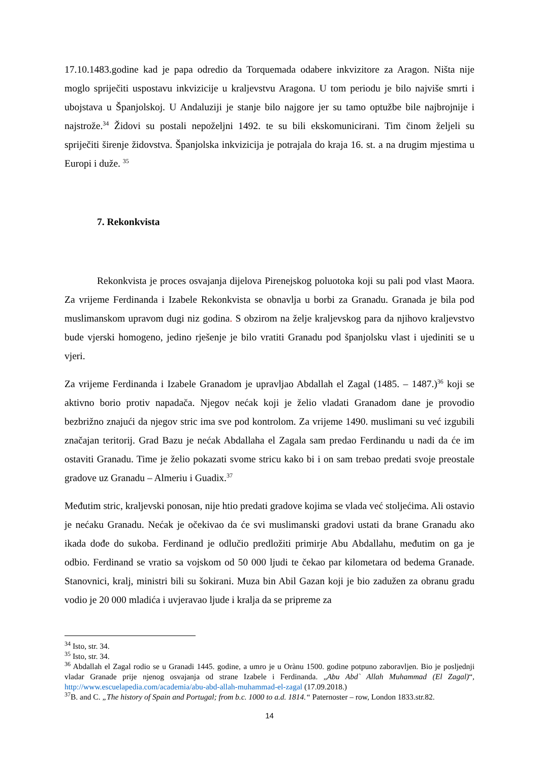17.10.1483.godine kad je papa odredio da Torquemada odabere inkvizitore za Aragon. Ništa nije moglo spriječiti uspostavu inkvizicije u kraljevstvu Aragona. U tom periodu je bilo najviše smrti i ubojstava u Španjolskoj. U Andaluziji je stanje bilo najgore jer su tamo optužbe bile najbrojnije i najstrože.<sup>34</sup> Židovi su postali nepoželjni 1492. te su bili ekskomunicirani. Tim činom željeli su spriječiti širenje židovstva. Španjolska inkvizicija je potrajala do kraja 16. st. a na drugim mjestima u Europi i duže. <sup>35</sup>
7. Rekonkvista
Rekonkvista je proces osvajanja dijelova Pirenejskog poluotoka koji su pali pod vlast Maora. Za vrijeme Ferdinanda i Izabele Rekonkvista se obnavlja u borbi za Granadu. Granada je bila pod muslimanskom upravom dugi niz godina. S obzirom na želje kraljevskog para da njihovo kraljevstvo bude vjerski homogeno, jedino rješenje je bilo vratiti Granadu pod španjolsku vlast i ujediniti se u vjeri.
Za vrijeme Ferdinanda i Izabele Granadom je upravljao Abdallah el Zagal (1485. – 1487.)<sup>36</sup> koji se aktivno borio protiv napadača. Njegov nećak koji je želio vladati Granadom dane je provodio bezbrižno znajući da njegov stric ima sve pod kontrolom. Za vrijeme 1490. muslimani su već izgubili značajan teritorij. Grad Bazu je nećak Abdallaha el Zagala sam predao Ferdinandu u nadi da će im ostaviti Granadu. Time je želio pokazati svome stricu kako bi i on sam trebao predati svoje preostale gradove uz Granadu – Almeriu i Guadix.<sup>37</sup>
Međutim stric, kraljevski ponosan, nije htio predati gradove kojima se vlada već stoljećima. Ali ostavio je nećaku Granadu. Nećak je očekivao da će svi muslimanski gradovi ustati da brane Granadu ako ikada dođe do sukoba. Ferdinand je odlučio predložiti primirje Abu Abdallahu, međutim on ga je odbio. Ferdinand se vratio sa vojskom od 50 000 ljudi te čekao par kilometara od bedema Granade. Stanovnici, kralj, ministri bili su šokirani. Muza bin Abil Gazan koji je bio zadužen za obranu gradu vodio je 20 000 mladića i uvjeravao ljude i kralja da se pripreme za
<sup>34</sup> Isto, str. 34.
<sup>35</sup> Isto, str. 34.
<sup>36</sup> Abdallah el Zagal rodio se u Granadi 1445. godine, a umro je u Orànu 1500. godine potpuno zaboravljen. Bio je posljednji vladar Granade prije njenog osvajanja od strane Izabele i Ferdinanda. „Abu Abd` Allah Muhammad (El Zagal)“, http://www.escuelapedia.com/academia/abu-abd-allah-muhammad-el-zagal (17.09.2018.)
<sup>37</sup>B. and C. „The history of Spain and Portugal; from b.c. 1000 to a.d. 1814.“ Paternoster – row, London 1833.str.82.
14